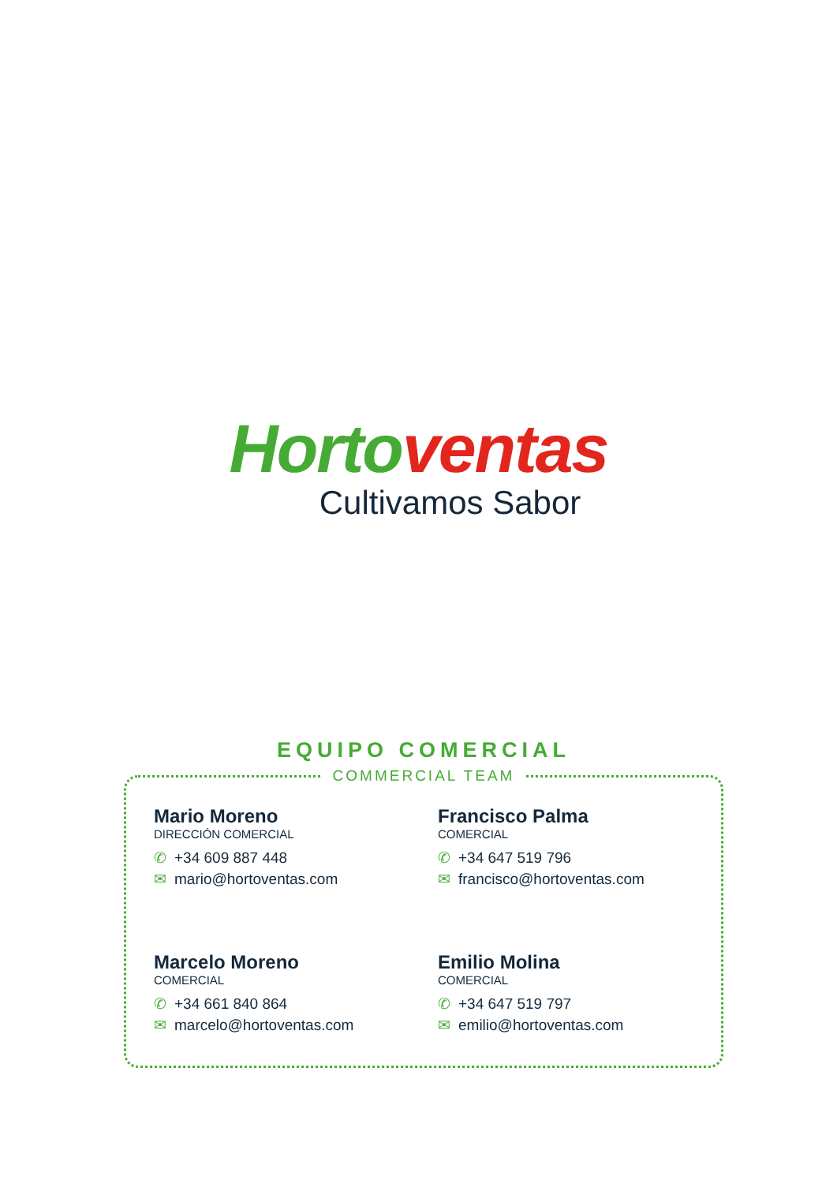Horto ventas
Cultivamos Sabor
EQUIPO COMERCIAL
COMMERCIAL TEAM
Mario Moreno
DIRECCIÓN COMERCIAL
✆ +34 609 887 448
✉ mario@hortoventas.com
Francisco Palma
COMERCIAL
✆ +34 647 519 796
✉ francisco@hortoventas.com
Marcelo Moreno
COMERCIAL
✆ +34 661 840 864
✉ marcelo@hortoventas.com
Emilio Molina
COMERCIAL
✆ +34 647 519 797
✉ emilio@hortoventas.com